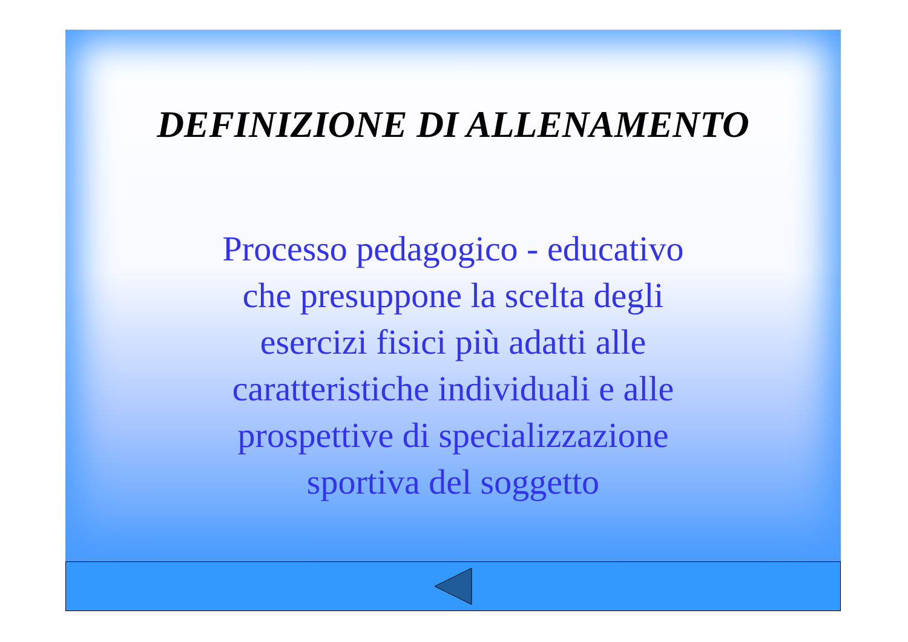DEFINIZIONE DI ALLENAMENTO
Processo pedagogico - educativo
che presuppone la scelta degli
esercizi fisici più adatti alle
caratteristiche individuali e alle
prospettive di specializzazione
sportiva del soggetto